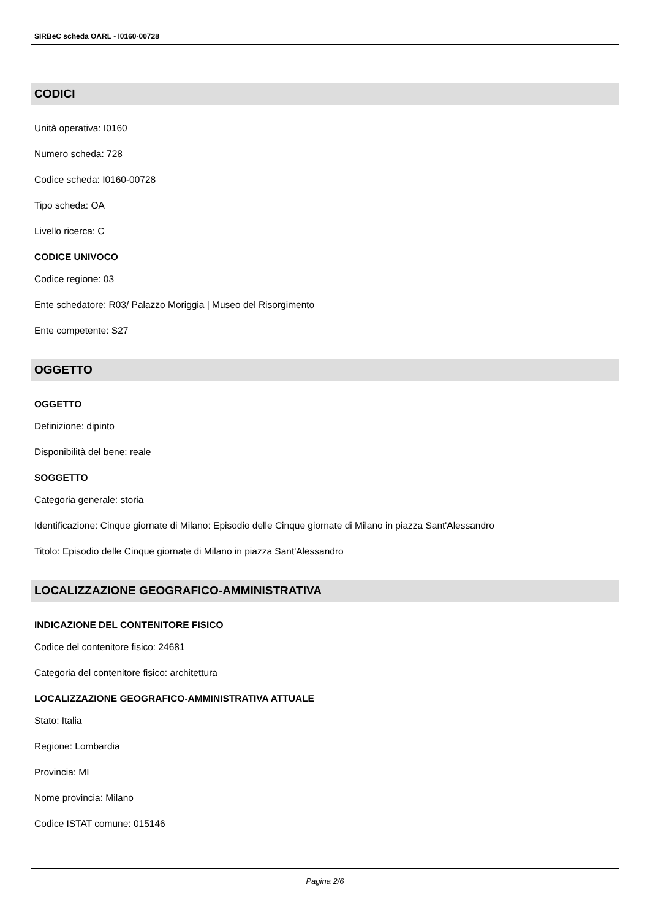SIRBeC scheda OARL - I0160-00728
CODICI
Unità operativa: I0160
Numero scheda: 728
Codice scheda: I0160-00728
Tipo scheda: OA
Livello ricerca: C
CODICE UNIVOCO
Codice regione: 03
Ente schedatore: R03/ Palazzo Moriggia | Museo del Risorgimento
Ente competente: S27
OGGETTO
OGGETTO
Definizione: dipinto
Disponibilità del bene: reale
SOGGETTO
Categoria generale: storia
Identificazione: Cinque giornate di Milano: Episodio delle Cinque giornate di Milano in piazza Sant'Alessandro
Titolo: Episodio delle Cinque giornate di Milano in piazza Sant'Alessandro
LOCALIZZAZIONE GEOGRAFICO-AMMINISTRATIVA
INDICAZIONE DEL CONTENITORE FISICO
Codice del contenitore fisico: 24681
Categoria del contenitore fisico: architettura
LOCALIZZAZIONE GEOGRAFICO-AMMINISTRATIVA ATTUALE
Stato: Italia
Regione: Lombardia
Provincia: MI
Nome provincia: Milano
Codice ISTAT comune: 015146
Pagina 2/6